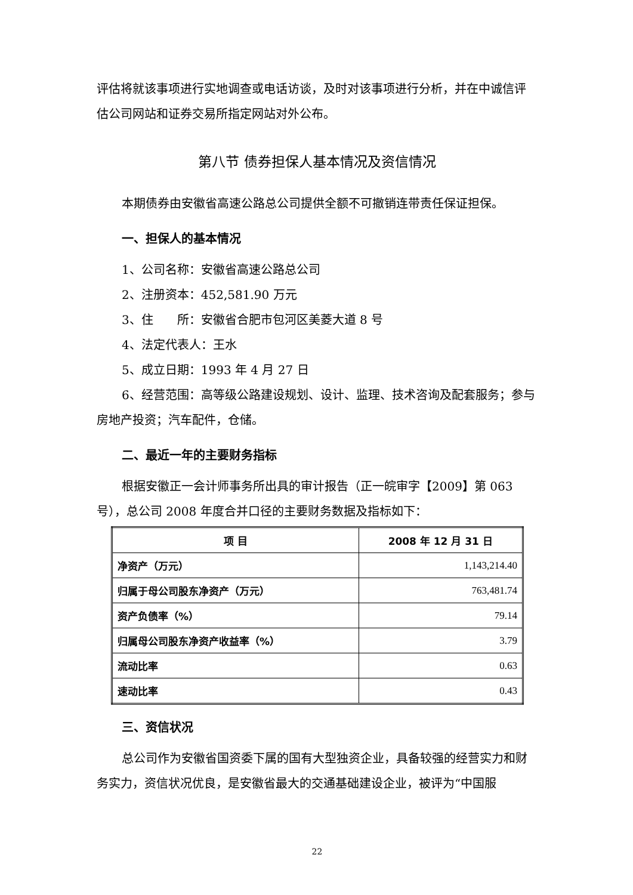评估将就该事项进行实地调查或电话访谈，及时对该事项进行分析，并在中诚信评估公司网站和证券交易所指定网站对外公布。
第八节 债券担保人基本情况及资信情况
本期债券由安徽省高速公路总公司提供全额不可撤销连带责任保证担保。
一、担保人的基本情况
1、公司名称：安徽省高速公路总公司
2、注册资本：452,581.90 万元
3、住　　所：安徽省合肥市包河区美菱大道 8 号
4、法定代表人：王水
5、成立日期：1993 年 4 月 27 日
6、经营范围：高等级公路建设规划、设计、监理、技术咨询及配套服务；参与房地产投资；汽车配件，仓储。
二、最近一年的主要财务指标
根据安徽正一会计师事务所出具的审计报告（正一皖审字【2009】第 063 号），总公司 2008 年度合并口径的主要财务数据及指标如下：
| 项 目 | 2008 年 12 月 31 日 |
| --- | --- |
| 净资产（万元） | 1,143,214.40 |
| 归属于母公司股东净资产（万元） | 763,481.74 |
| 资产负债率（%） | 79.14 |
| 归属母公司股东净资产收益率（%） | 3.79 |
| 流动比率 | 0.63 |
| 速动比率 | 0.43 |
三、资信状况
总公司作为安徽省国资委下属的国有大型独资企业，具备较强的经营实力和财务实力，资信状况优良，是安徽省最大的交通基础建设企业，被评为“中国服
22